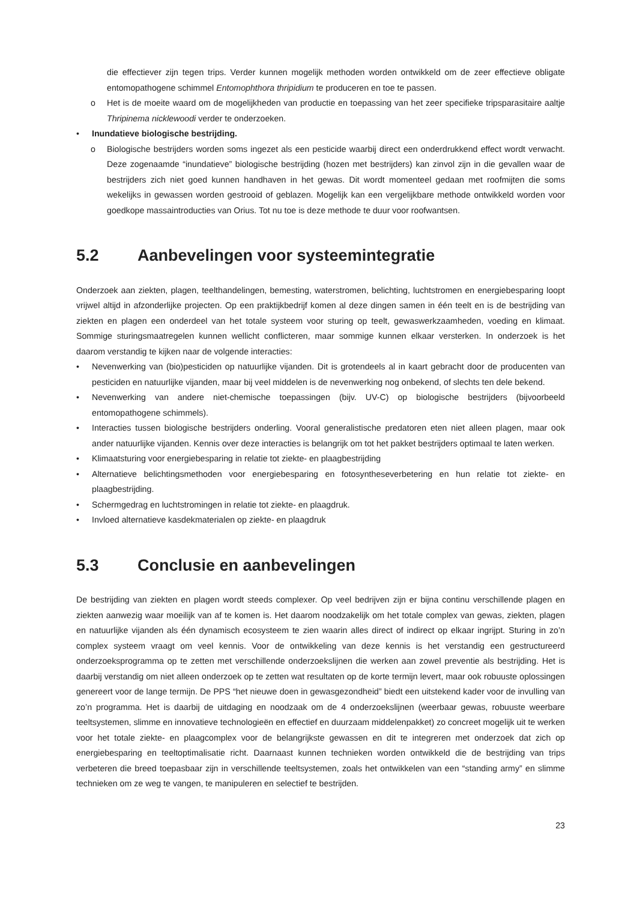die effectiever zijn tegen trips. Verder kunnen mogelijk methoden worden ontwikkeld om de zeer effectieve obligate entomopathogene schimmel Entomophthora thripidium te produceren en toe te passen.
o Het is de moeite waard om de mogelijkheden van productie en toepassing van het zeer specifieke tripsparasitaire aaltje Thripinema nicklewoodi verder te onderzoeken.
• Inundatieve biologische bestrijding.
o Biologische bestrijders worden soms ingezet als een pesticide waarbij direct een onderdrukkend effect wordt verwacht. Deze zogenaamde “inundatieve” biologische bestrijding (hozen met bestrijders) kan zinvol zijn in die gevallen waar de bestrijders zich niet goed kunnen handhaven in het gewas. Dit wordt momenteel gedaan met roofmijten die soms wekelijks in gewassen worden gestrooid of geblazen. Mogelijk kan een vergelijkbare methode ontwikkeld worden voor goedkope massaintroducties van Orius. Tot nu toe is deze methode te duur voor roofwantsen.
5.2 Aanbevelingen voor systeemintegratie
Onderzoek aan ziekten, plagen, teelthandelingen, bemesting, waterstromen, belichting, luchtstromen en energiebesparing loopt vrijwel altijd in afzonderlijke projecten. Op een praktijkbedrijf komen al deze dingen samen in één teelt en is de bestrijding van ziekten en plagen een onderdeel van het totale systeem voor sturing op teelt, gewaswerkzaamheden, voeding en klimaat. Sommige sturingsmaatregelen kunnen wellicht conflicteren, maar sommige kunnen elkaar versterken. In onderzoek is het daarom verstandig te kijken naar de volgende interacties:
• Nevenwerking van (bio)pesticiden op natuurlijke vijanden. Dit is grotendeels al in kaart gebracht door de producenten van pesticiden en natuurlijke vijanden, maar bij veel middelen is de nevenwerking nog onbekend, of slechts ten dele bekend.
• Nevenwerking van andere niet-chemische toepassingen (bijv. UV-C) op biologische bestrijders (bijvoorbeeld entomopathogene schimmels).
• Interacties tussen biologische bestrijders onderling. Vooral generalistische predatoren eten niet alleen plagen, maar ook ander natuurlijke vijanden. Kennis over deze interacties is belangrijk om tot het pakket bestrijders optimaal te laten werken.
• Klimaatsturing voor energiebesparing in relatie tot ziekte- en plaagbestrijding
• Alternatieve belichtingsmethoden voor energiebesparing en fotosyntheseverbetering en hun relatie tot ziekte- en plaagbestrijding.
• Schermgedrag en luchtstromingen in relatie tot ziekte- en plaagdruk.
• Invloed alternatieve kasdekmaterialen op ziekte- en plaagdruk
5.3 Conclusie en aanbevelingen
De bestrijding van ziekten en plagen wordt steeds complexer. Op veel bedrijven zijn er bijna continu verschillende plagen en ziekten aanwezig waar moeilijk van af te komen is. Het daarom noodzakelijk om het totale complex van gewas, ziekten, plagen en natuurlijke vijanden als één dynamisch ecosysteem te zien waarin alles direct of indirect op elkaar ingrijpt. Sturing in zo’n complex systeem vraagt om veel kennis. Voor de ontwikkeling van deze kennis is het verstandig een gestructureerd onderzoeksprogramma op te zetten met verschillende onderzoekslijnen die werken aan zowel preventie als bestrijding. Het is daarbij verstandig om niet alleen onderzoek op te zetten wat resultaten op de korte termijn levert, maar ook robuuste oplossingen genereert voor de lange termijn. De PPS “het nieuwe doen in gewasgezondheid” biedt een uitstekend kader voor de invulling van zo’n programma. Het is daarbij de uitdaging en noodzaak om de 4 onderzoekslijnen (weerbaar gewas, robuuste weerbare teeltsystemen, slimme en innovatieve technologieën en effectief en duurzaam middelenpakket) zo concreet mogelijk uit te werken voor het totale ziekte- en plaagcomplex voor de belangrijkste gewassen en dit te integreren met onderzoek dat zich op energiebesparing en teeltoptimalisatie richt. Daarnaast kunnen technieken worden ontwikkeld die de bestrijding van trips verbeteren die breed toepasbaar zijn in verschillende teeltsystemen, zoals het ontwikkelen van een “standing army” en slimme technieken om ze weg te vangen, te manipuleren en selectief te bestrijden.
23